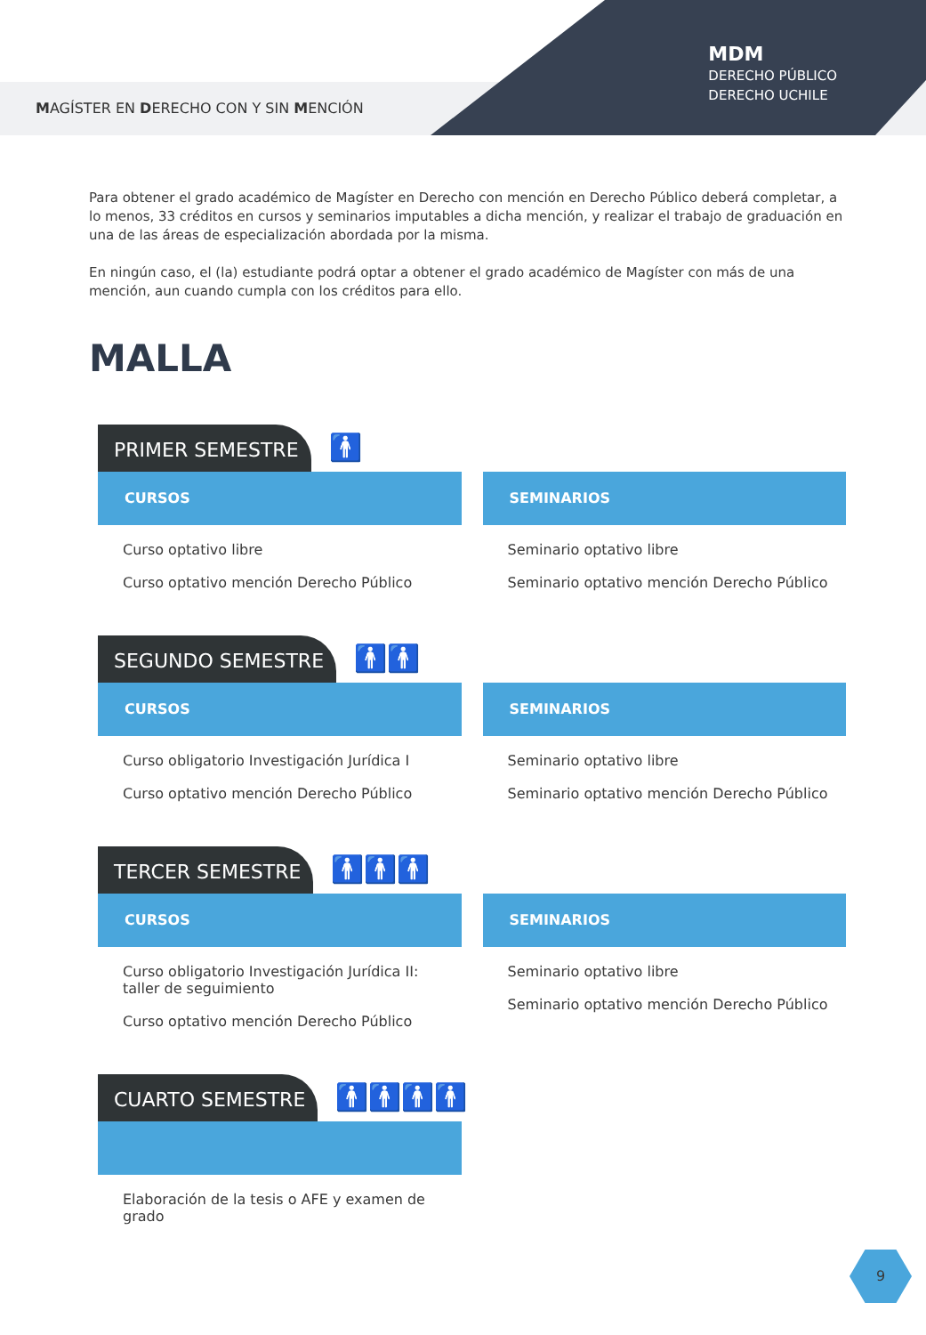MAGÍSTER EN DERECHO CON Y SIN MENCIÓN
MDM
DERECHO PÚBLICO
DERECHO UCHILE
Para obtener el grado académico de Magíster en Derecho con mención en Derecho Público deberá completar, a lo menos, 33 créditos en cursos y seminarios imputables a dicha mención, y realizar el trabajo de graduación en una de las áreas de especialización abordada por la misma.
En ningún caso, el (la) estudiante podrá optar a obtener el grado académico de Magíster con más de una mención, aun cuando cumpla con los créditos para ello.
MALLA
PRIMER SEMESTRE 🚹
CURSOS
Curso optativo libre
Curso optativo mención Derecho Público
SEMINARIOS
Seminario optativo libre
Seminario optativo mención Derecho Público
SEGUNDO SEMESTRE 🚹🚹
CURSOS
Curso obligatorio Investigación Jurídica I
Curso optativo mención Derecho Público
SEMINARIOS
Seminario optativo libre
Seminario optativo mención Derecho Público
TERCER SEMESTRE 🚹🚹🚹
CURSOS
Curso obligatorio Investigación Jurídica II:
taller de seguimiento
Curso optativo mención Derecho Público
SEMINARIOS
Seminario optativo libre
Seminario optativo mención Derecho Público
CUARTO SEMESTRE 🚹🚹🚹🚹
Elaboración de la tesis o AFE y examen de grado
9